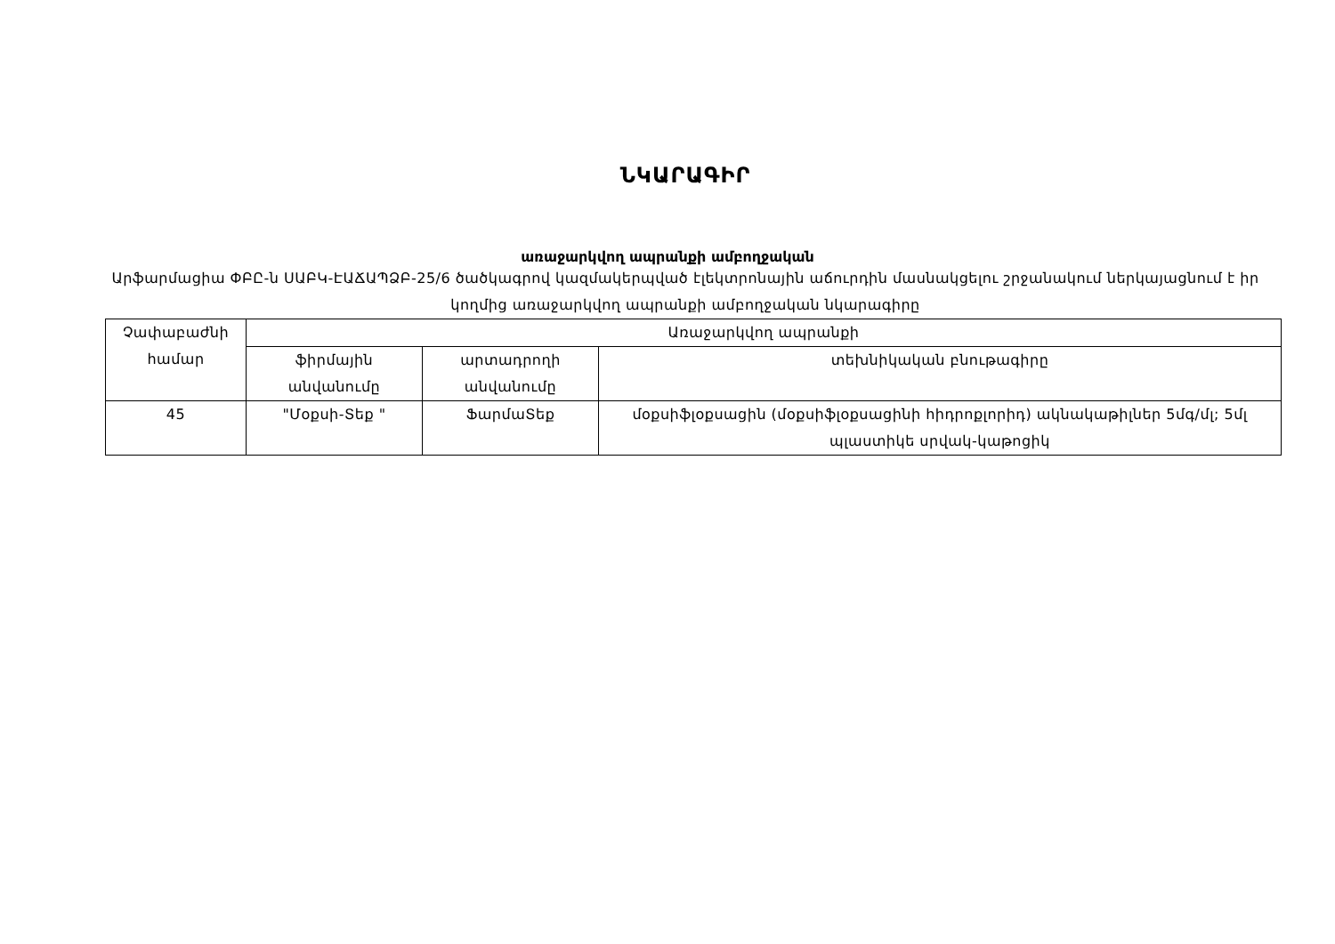ՆԿԱՐԱԳԻՐ
առաջարկվող ապրանքի ամբողջական
Արֆարմացիա ՓԲԸ-ն ՍԱԲԿ-ԷԱՃԱՊՁԲ-25/6 ծածկագրով կազմակերպված էլեկտրոնային աճուրդին մասնակցելու շրջանակում ներկայացնում է իր կողմից առաջարկվող ապրանքի ամբողջական նկարագիրը
| Չափաբաժնի համար | Առաջարկվող ապրանքի | | |
| --- | --- | --- | --- |
| | ֆիրմային անվանումը | արտադրողի անվանումը | տեխնիկական բնութագիրը |
| 45 | "Մօքսի-Տեք " | ՖարմաՏեք | մօքսիֆլօքսացին (մօքսիֆլօքսացինի հիդրոքլորիդ) ակնակաթիլներ 5մգ/մլ; 5մլ պլաստիկե սրվակ-կաթոցիկ |